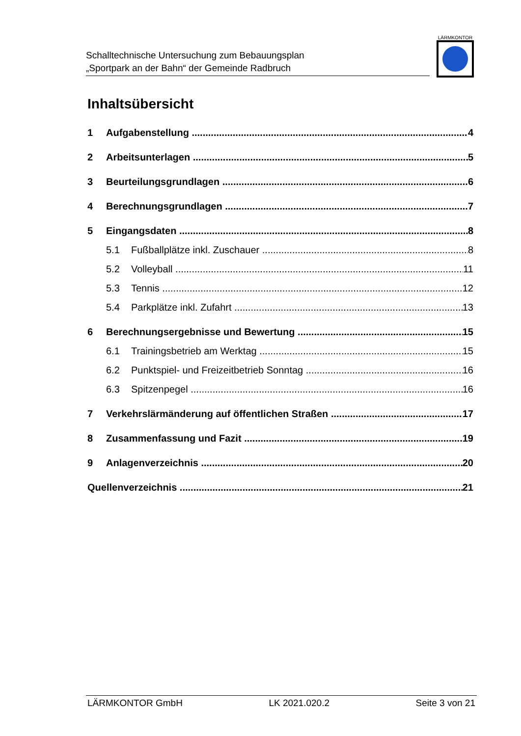Schalltechnische Untersuchung zum Bebauungsplan
„Sportpark an der Bahn“ der Gemeinde Radbruch
LÄRMKONTOR
Inhaltsübersicht
1 Aufgabenstellung 4
2 Arbeitsunterlagen 5
3 Beurteilungsgrundlagen 6
4 Berechnungsgrundlagen 7
5 Eingangsdaten 8
5.1 Fußballplätze inkl. Zuschauer 8
5.2 Volleyball 11
5.3 Tennis 12
5.4 Parkplätze inkl. Zufahrt 13
6 Berechnungsergebnisse und Bewertung 15
6.1 Trainingsbetrieb am Werktag 15
6.2 Punktspiel- und Freizeitbetrieb Sonntag 16
6.3 Spitzenpegel 16
7 Verkehrslärmänderung auf öffentlichen Straßen 17
8 Zusammenfassung und Fazit 19
9 Anlagenverzeichnis 20
Quellenverzeichnis 21
LÄRMKONTOR GmbH LK 2021.020.2 Seite 3 von 21